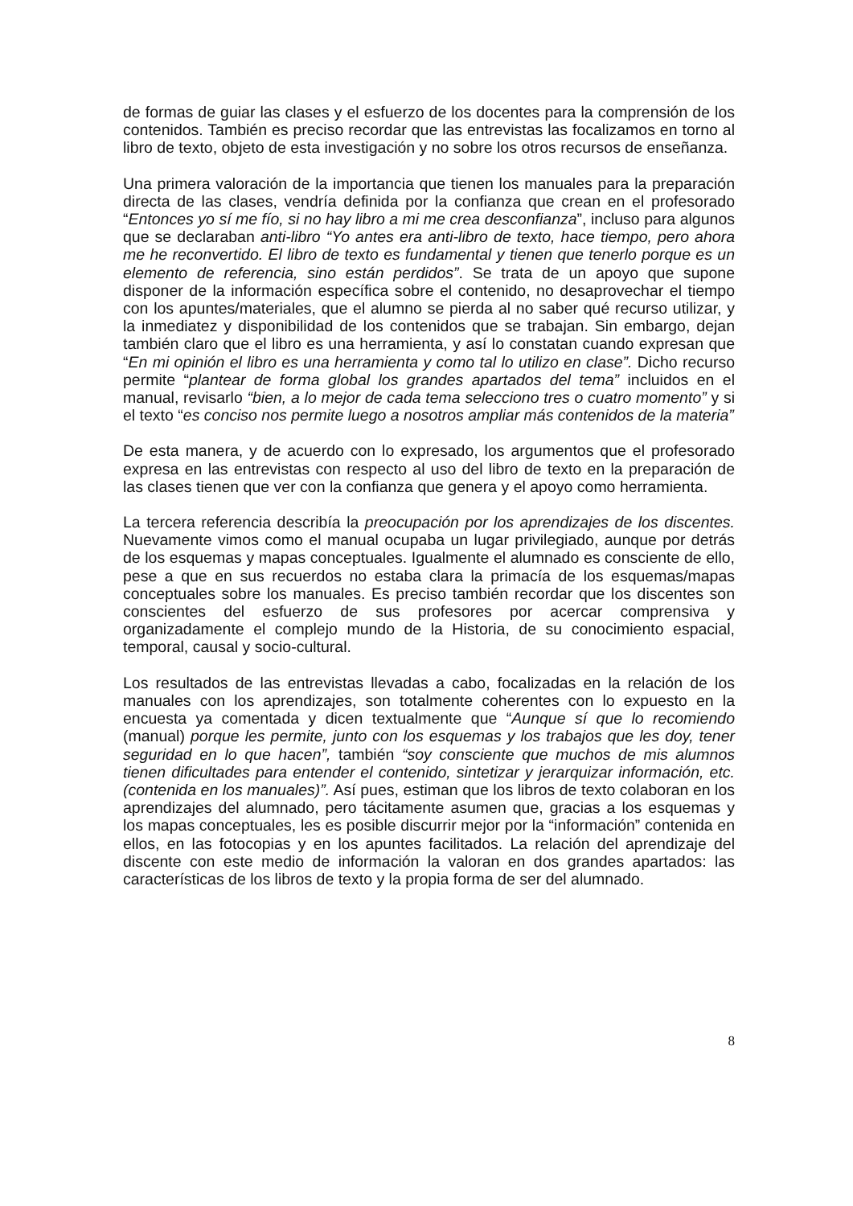de formas de guiar las clases y el esfuerzo de los docentes para la comprensión de los contenidos. También es preciso recordar que las entrevistas las focalizamos en torno al libro de texto, objeto de esta investigación y no sobre los otros recursos de enseñanza.
Una primera valoración de la importancia que tienen los manuales para la preparación directa de las clases, vendría definida por la confianza que crean en el profesorado “Entonces yo sí me fío, si no hay libro a mi me crea desconfianza”, incluso para algunos que se declaraban anti-libro “Yo antes era anti-libro de texto, hace tiempo, pero ahora me he reconvertido. El libro de texto es fundamental y tienen que tenerlo porque es un elemento de referencia, sino están perdidos”. Se trata de un apoyo que supone disponer de la información específica sobre el contenido, no desaprovechar el tiempo con los apuntes/materiales, que el alumno se pierda al no saber qué recurso utilizar, y la inmediatez y disponibilidad de los contenidos que se trabajan. Sin embargo, dejan también claro que el libro es una herramienta, y así lo constatan cuando expresan que “En mi opinión el libro es una herramienta y como tal lo utilizo en clase”. Dicho recurso permite “plantear de forma global los grandes apartados del tema” incluidos en el manual, revisarlo “bien, a lo mejor de cada tema selecciono tres o cuatro momento” y si el texto “es conciso nos permite luego a nosotros ampliar más contenidos de la materia”
De esta manera, y de acuerdo con lo expresado, los argumentos que el profesorado expresa en las entrevistas con respecto al uso del libro de texto en la preparación de las clases tienen que ver con la confianza que genera y el apoyo como herramienta.
La tercera referencia describía la preocupación por los aprendizajes de los discentes. Nuevamente vimos como el manual ocupaba un lugar privilegiado, aunque por detrás de los esquemas y mapas conceptuales. Igualmente el alumnado es consciente de ello, pese a que en sus recuerdos no estaba clara la primacía de los esquemas/mapas conceptuales sobre los manuales. Es preciso también recordar que los discentes son conscientes del esfuerzo de sus profesores por acercar comprensiva y organizadamente el complejo mundo de la Historia, de su conocimiento espacial, temporal, causal y socio-cultural.
Los resultados de las entrevistas llevadas a cabo, focalizadas en la relación de los manuales con los aprendizajes, son totalmente coherentes con lo expuesto en la encuesta ya comentada y dicen textualmente que “Aunque sí que lo recomiendo (manual) porque les permite, junto con los esquemas y los trabajos que les doy, tener seguridad en lo que hacen”, también “soy consciente que muchos de mis alumnos tienen dificultades para entender el contenido, sintetizar y jerarquizar información, etc. (contenida en los manuales)”. Así pues, estiman que los libros de texto colaboran en los aprendizajes del alumnado, pero tácitamente asumen que, gracias a los esquemas y los mapas conceptuales, les es posible discurrir mejor por la “información” contenida en ellos, en las fotocopias y en los apuntes facilitados. La relación del aprendizaje del discente con este medio de información la valoran en dos grandes apartados: las características de los libros de texto y la propia forma de ser del alumnado.
8